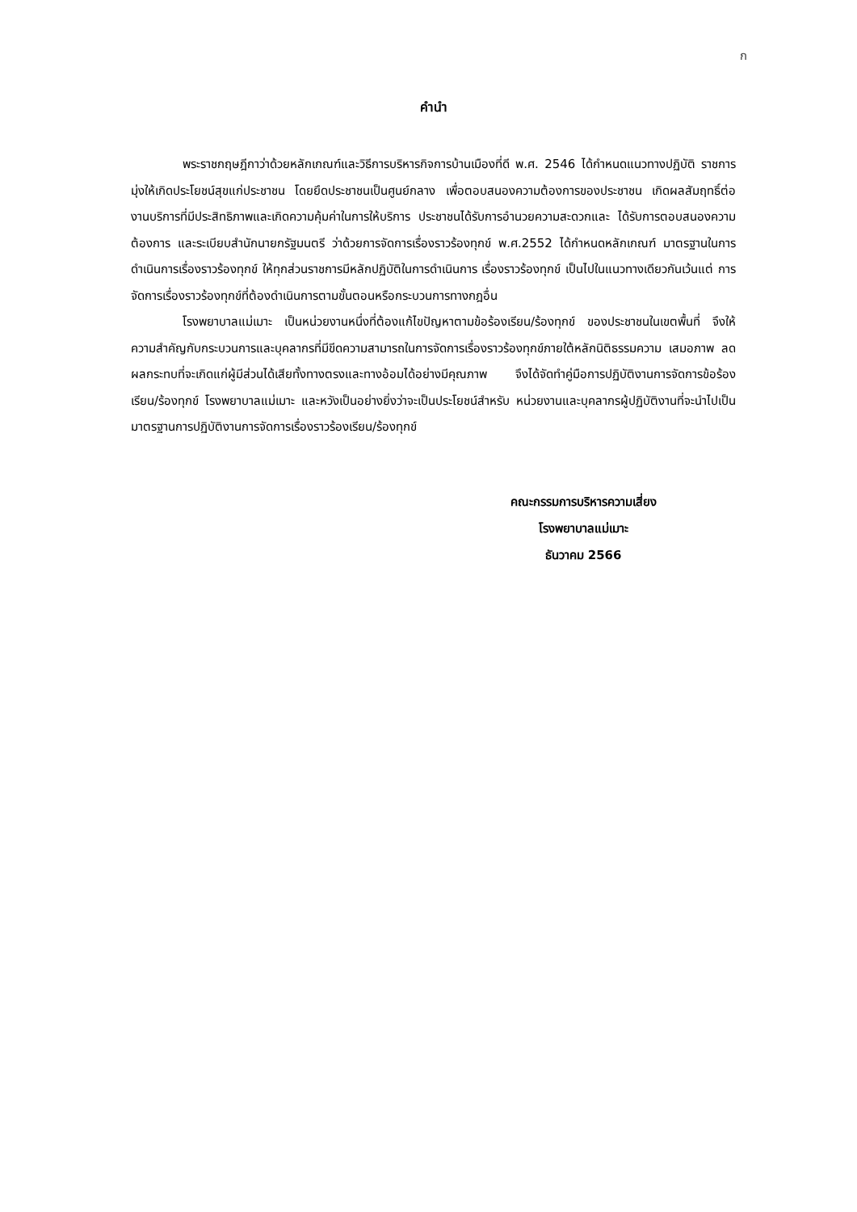ก
คำนำ
พระราชกฤษฎีกาว่าด้วยหลักเกณฑ์และวิธีการบริหารกิจการบ้านเมืองที่ดี พ.ศ. 2546 ได้กำหนดแนวทางปฏิบัติ ราชการมุ่งให้เกิดประโยชน์สุขแก่ประชาชน โดยยึดประชาชนเป็นศูนย์กลาง เพื่อตอบสนองความต้องการของประชาชน เกิดผลสัมฤทธิ์ต่องานบริการที่มีประสิทธิภาพและเกิดความคุ้มค่าในการให้บริการ ประชาชนได้รับการอำนวยความสะดวกและ ได้รับการตอบสนองความต้องการ และระเบียบสำนักนายกรัฐมนตรี ว่าด้วยการจัดการเรื่องราวร้องทุกข์ พ.ศ.2552 ได้กำหนดหลักเกณฑ์ มาตรฐานในการดำเนินการเรื่องราวร้องทุกข์ ให้ทุกส่วนราชการมีหลักปฏิบัติในการดำเนินการ เรื่องราวร้องทุกข์ เป็นไปในแนวทางเดียวกันเว้นแต่ การจัดการเรื่องราวร้องทุกข์ที่ต้องดำเนินการตามขั้นตอนหรือกระบวนการทางกฎอื่น
โรงพยาบาลแม่เมาะ เป็นหน่วยงานหนึ่งที่ต้องแก้ไขปัญหาตามข้อร้องเรียน/ร้องทุกข์ ของประชาชนในเขตพื้นที่ จึงให้ความสำคัญกับกระบวนการและบุคลากรที่มีขีดความสามารถในการจัดการเรื่องราวร้องทุกข์ภายใต้หลักนิติธรรมความ เสมอภาพ ลดผลกระทบที่จะเกิดแก่ผู้มีส่วนได้เสียทั้งทางตรงและทางอ้อมได้อย่างมีคุณภาพ จึงได้จัดทำคู่มือการปฏิบัติงานการจัดการข้อร้องเรียน/ร้องทุกข์ โรงพยาบาลแม่เมาะ และหวังเป็นอย่างยิ่งว่าจะเป็นประโยชน์สำหรับ หน่วยงานและบุคลากรผู้ปฏิบัติงานที่จะนำไปเป็นมาตรฐานการปฏิบัติงานการจัดการเรื่องราวร้องเรียน/ร้องทุกข์
คณะกรรมการบริหารความเสี่ยง
โรงพยาบาลแม่เมาะ
ธันวาคม 2566